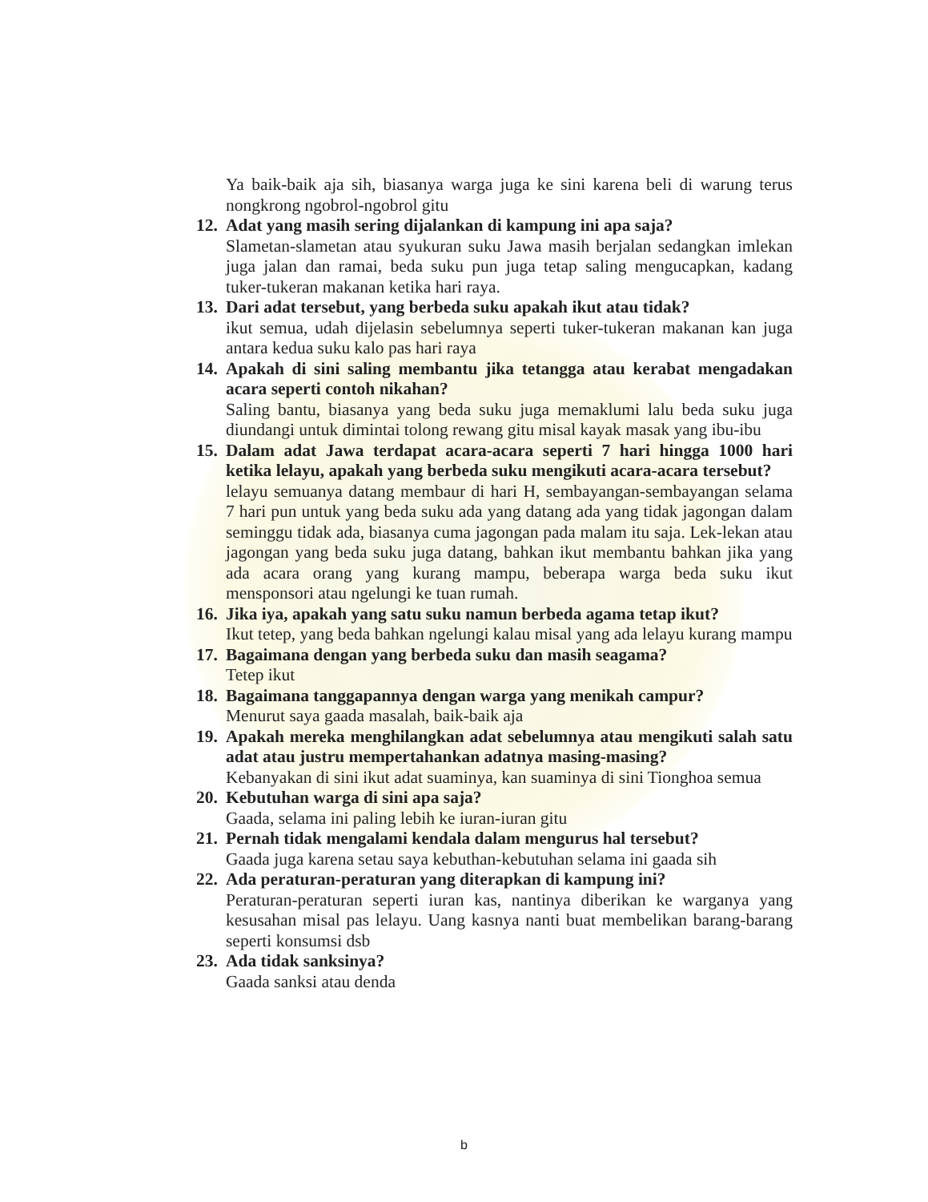Ya baik-baik aja sih, biasanya warga juga ke sini karena beli di warung terus nongkrong ngobrol-ngobrol gitu
12.
Adat yang masih sering dijalankan di kampung ini apa saja?
Slametan-slametan atau syukuran suku Jawa masih berjalan sedangkan imlekan juga jalan dan ramai, beda suku pun juga tetap saling mengucapkan, kadang tuker-tukeran makanan ketika hari raya.
13.
Dari adat tersebut, yang berbeda suku apakah ikut atau tidak?
ikut semua, udah dijelasin sebelumnya seperti tuker-tukeran makanan kan juga antara kedua suku kalo pas hari raya
14.
Apakah di sini saling membantu jika tetangga atau kerabat mengadakan acara seperti contoh nikahan?
Saling bantu, biasanya yang beda suku juga memaklumi lalu beda suku juga diundangi untuk dimintai tolong rewang gitu misal kayak masak yang ibu-ibu
15.
Dalam adat Jawa terdapat acara-acara seperti 7 hari hingga 1000 hari ketika lelayu, apakah yang berbeda suku mengikuti acara-acara tersebut?
lelayu semuanya datang membaur di hari H, sembayangan-sembayangan selama 7 hari pun untuk yang beda suku ada yang datang ada yang tidak jagongan dalam seminggu tidak ada, biasanya cuma jagongan pada malam itu saja. Lek-lekan atau jagongan yang beda suku juga datang, bahkan ikut membantu bahkan jika yang ada acara orang yang kurang mampu, beberapa warga beda suku ikut mensponsori atau ngelungi ke tuan rumah.
16.
Jika iya, apakah yang satu suku namun berbeda agama tetap ikut?
Ikut tetep, yang beda bahkan ngelungi kalau misal yang ada lelayu kurang mampu
17.
Bagaimana dengan yang berbeda suku dan masih seagama?
Tetep ikut
18.
Bagaimana tanggapannya dengan warga yang menikah campur?
Menurut saya gaada masalah, baik-baik aja
19.
Apakah mereka menghilangkan adat sebelumnya atau mengikuti salah satu adat atau justru mempertahankan adatnya masing-masing?
Kebanyakan di sini ikut adat suaminya, kan suaminya di sini Tionghoa semua
20.
Kebutuhan warga di sini apa saja?
Gaada, selama ini paling lebih ke iuran-iuran gitu
21.
Pernah tidak mengalami kendala dalam mengurus hal tersebut?
Gaada juga karena setau saya kebuthan-kebutuhan selama ini gaada sih
22.
Ada peraturan-peraturan yang diterapkan di kampung ini?
Peraturan-peraturan seperti iuran kas, nantinya diberikan ke warganya yang kesusahan misal pas lelayu. Uang kasnya nanti buat membelikan barang-barang seperti konsumsi dsb
23.
Ada tidak sanksinya?
Gaada sanksi atau denda
b